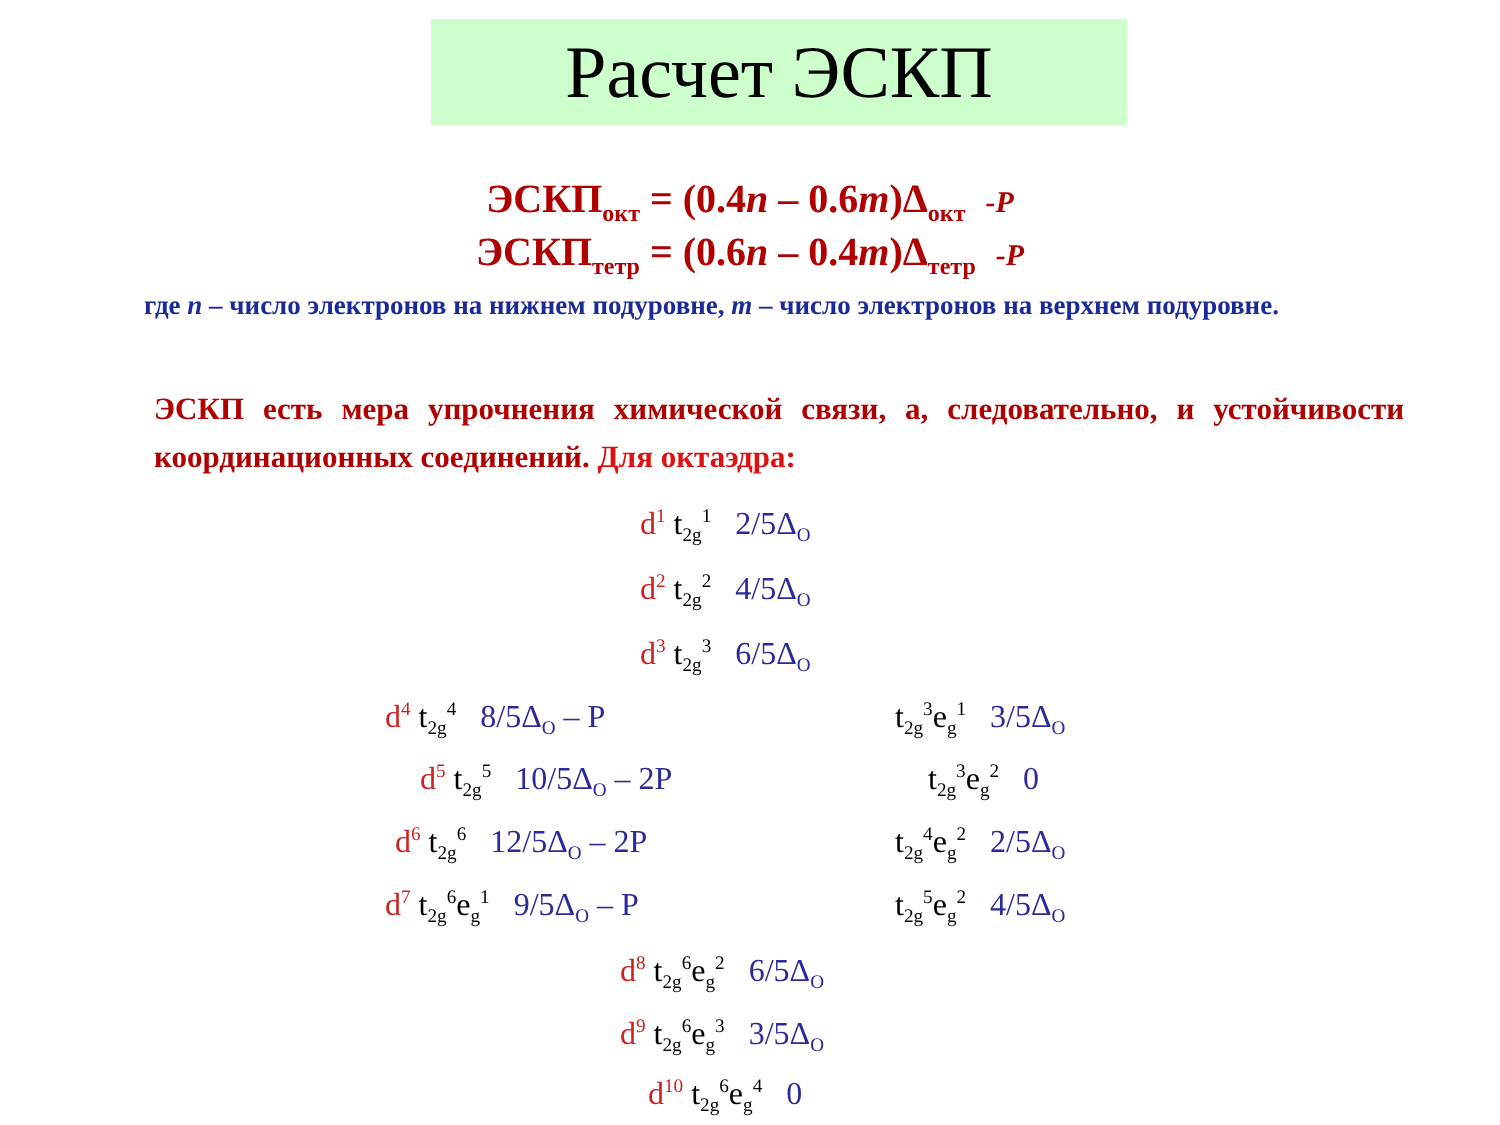Расчет ЭСКП
ЭСКП<sub>окт</sub> = (0.4n – 0.6m)Δ<sub>окт</sub> -P
ЭСКП<sub>тетр</sub> = (0.6n – 0.4m)Δ<sub>тетр</sub> -P
где n – число электронов на нижнем подуровне, m – число электронов на верхнем подуровне.
ЭСКП есть мера упрочнения химической связи, а, следовательно, и устойчивости координационных соединений. Для октаэдра:
d<sup>1</sup> t<sub>2g</sub><sup>1</sup> 2/5Δ<sub>O</sub>
d<sup>2</sup> t<sub>2g</sub><sup>2</sup> 4/5Δ<sub>O</sub>
d<sup>3</sup> t<sub>2g</sub><sup>3</sup> 6/5Δ<sub>O</sub>
d<sup>4</sup> t<sub>2g</sub><sup>4</sup> 8/5Δ<sub>O</sub> – P t<sub>2g</sub><sup>3</sup>e<sub>g</sub><sup>1</sup> 3/5Δ<sub>O</sub>
d<sup>5</sup> t<sub>2g</sub><sup>5</sup> 10/5Δ<sub>O</sub> – 2P t<sub>2g</sub><sup>3</sup>e<sub>g</sub><sup>2</sup> 0
d<sup>6</sup> t<sub>2g</sub><sup>6</sup> 12/5Δ<sub>O</sub> – 2P t<sub>2g</sub><sup>4</sup>e<sub>g</sub><sup>2</sup> 2/5Δ<sub>O</sub>
d<sup>7</sup> t<sub>2g</sub><sup>6</sup>e<sub>g</sub><sup>1</sup> 9/5Δ<sub>O</sub> – P t<sub>2g</sub><sup>5</sup>e<sub>g</sub><sup>2</sup> 4/5Δ<sub>O</sub>
d<sup>8</sup> t<sub>2g</sub><sup>6</sup>e<sub>g</sub><sup>2</sup> 6/5Δ<sub>O</sub>
d<sup>9</sup> t<sub>2g</sub><sup>6</sup>e<sub>g</sub><sup>3</sup> 3/5Δ<sub>O</sub>
d<sup>10</sup> t<sub>2g</sub><sup>6</sup>e<sub>g</sub><sup>4</sup> 0